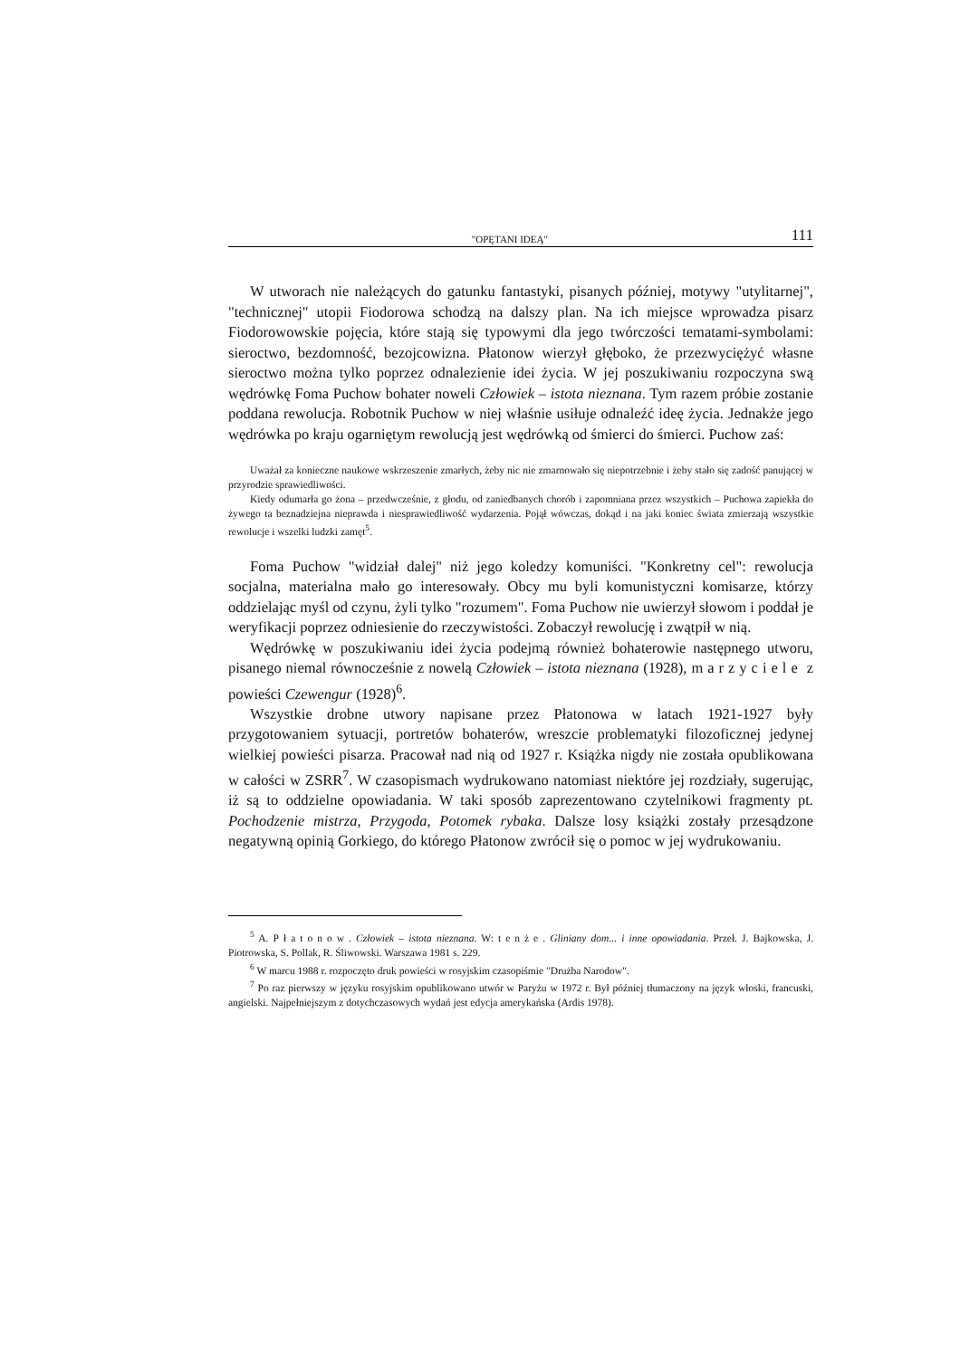"OPĘTANI IDEĄ" 111
W utworach nie należących do gatunku fantastyki, pisanych później, motywy "utylitarnej", "technicznej" utopii Fiodorowa schodzą na dalszy plan. Na ich miejsce wprowadza pisarz Fiodorowowskie pojęcia, które stają się typowymi dla jego twórczości tematami-symbolami: sieroctwo, bezdomność, bezojcowizna. Płatonow wierzył głęboko, że przezwyciężyć własne sieroctwo można tylko poprzez odnalezienie idei życia. W jej poszukiwaniu rozpoczyna swą wędrówkę Foma Puchow bohater noweli Człowiek – istota nieznana. Tym razem próbie zostanie poddana rewolucja. Robotnik Puchow w niej właśnie usiłuje odnaleźć ideę życia. Jednakże jego wędrówka po kraju ogarniętym rewolucją jest wędrówką od śmierci do śmierci. Puchow zaś:
Uważał za konieczne naukowe wskrzeszenie zmarłych, żeby nic nie zmarnowało się niepotrzebnie i żeby stało się zadość panującej w przyrodzie sprawiedliwości.
Kiedy odumarła go żona – przedwcześnie, z głodu, od zaniedbanych chorób i zapomniana przez wszystkich – Puchowa zapiekła do żywego ta beznadziejna nieprawda i niesprawiedliwość wydarzenia. Pojął wówczas, dokąd i na jaki koniec świata zmierzają wszystkie rewolucje i wszelki ludzki zamęt<sup>5</sup>.
Foma Puchow "widział dalej" niż jego koledzy komuniści. "Konkretny cel": rewolucja socjalna, materialna mało go interesowały. Obcy mu byli komunistyczni komisarze, którzy oddzielając myśl od czynu, żyli tylko "rozumem". Foma Puchow nie uwierzył słowom i poddał je weryfikacji poprzez odniesienie do rzeczywistości. Zobaczył rewolucję i zwątpił w nią.
Wędrówkę w poszukiwaniu idei życia podejmą również bohaterowie następnego utworu, pisanego niemal równocześnie z nowelą Człowiek – istota nieznana (1928), marzyciele z powieści Czewengur (1928)<sup>6</sup>.
Wszystkie drobne utwory napisane przez Płatonowa w latach 1921-1927 były przygotowaniem sytuacji, portretów bohaterów, wreszcie problematyki filozoficznej jedynej wielkiej powieści pisarza. Pracował nad nią od 1927 r. Książka nigdy nie została opublikowana w całości w ZSRR<sup>7</sup>. W czasopismach wydrukowano natomiast niektóre jej rozdziały, sugerując, iż są to oddzielne opowiadania. W taki sposób zaprezentowano czytelnikowi fragmenty pt. Pochodzenie mistrza, Przygoda, Potomek rybaka. Dalsze losy książki zostały przesądzone negatywną opinią Gorkiego, do którego Płatonow zwrócił się o pomoc w jej wydrukowaniu.
<sup>5</sup> A. Płatonow. Człowiek – istota nieznana. W: tenże. Gliniany dom... i inne opowiadania. Przeł. J. Bajkowska, J. Piotrowska, S. Pollak, R. Śliwowski. Warszawa 1981 s. 229.
<sup>6</sup> W marcu 1988 r. rozpoczęto druk powieści w rosyjskim czasopiśmie "Drużba Narodow".
<sup>7</sup> Po raz pierwszy w języku rosyjskim opublikowano utwór w Paryżu w 1972 r. Był później tłumaczony na język włoski, francuski, angielski. Najpełniejszym z dotychczasowych wydań jest edycja amerykańska (Ardis 1978).